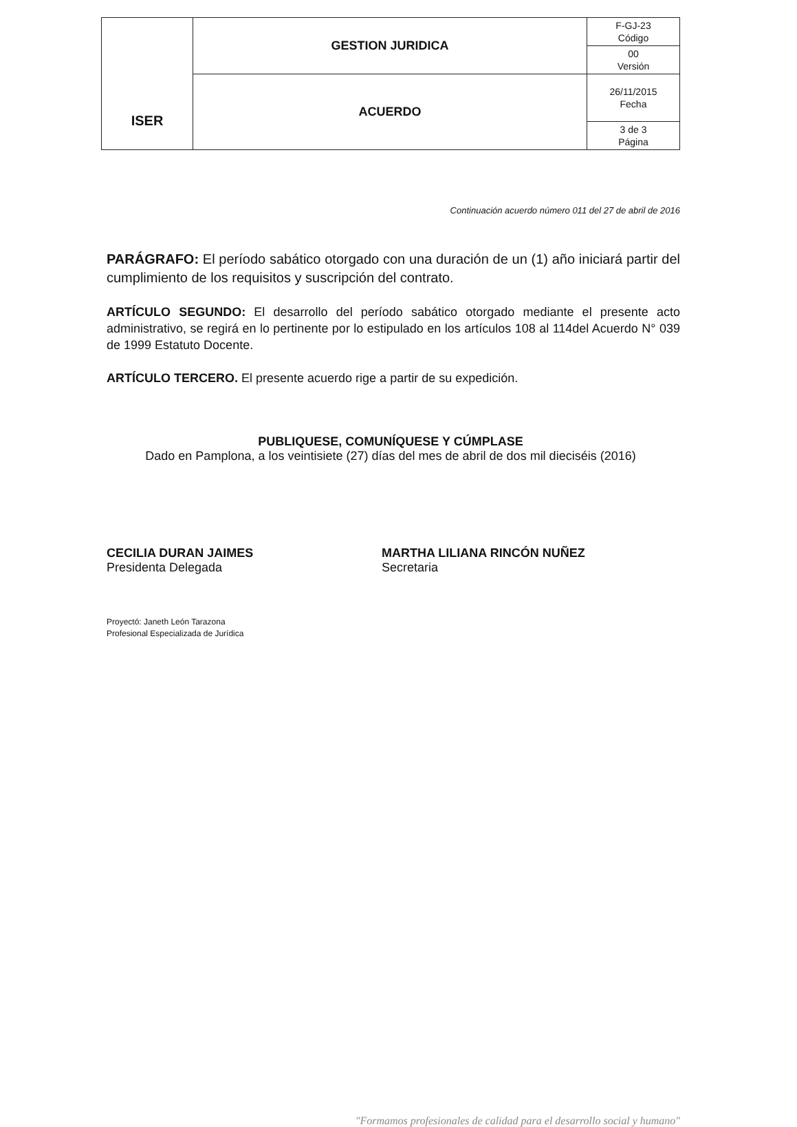| ISER | GESTION JURIDICA | F-GJ-23 Código |
| | | 00 Versión |
| | ACUERDO | 26/11/2015 Fecha |
| | | 3 de 3 Página |
Continuación acuerdo número 011 del 27 de abril de 2016
PARÁGRAFO: El período sabático otorgado con una duración de un (1) año iniciará partir del cumplimiento de los requisitos y suscripción del contrato.
ARTÍCULO SEGUNDO: El desarrollo del período sabático otorgado mediante el presente acto administrativo, se regirá en lo pertinente por lo estipulado en los artículos 108 al 114del Acuerdo N° 039 de 1999 Estatuto Docente.
ARTÍCULO TERCERO. El presente acuerdo rige a partir de su expedición.
PUBLIQUESE, COMUNÍQUESE Y CÚMPLASE
Dado en Pamplona, a los veintisiete (27) días del mes de abril de dos mil dieciséis (2016)
CECILIA DURAN JAIMES
Presidenta Delegada
MARTHA LILIANA RINCÓN NUÑEZ
Secretaria
Proyectó: Janeth León Tarazona
Profesional Especializada de Jurídica
"Formamos profesionales de calidad para el desarrollo social y humano"